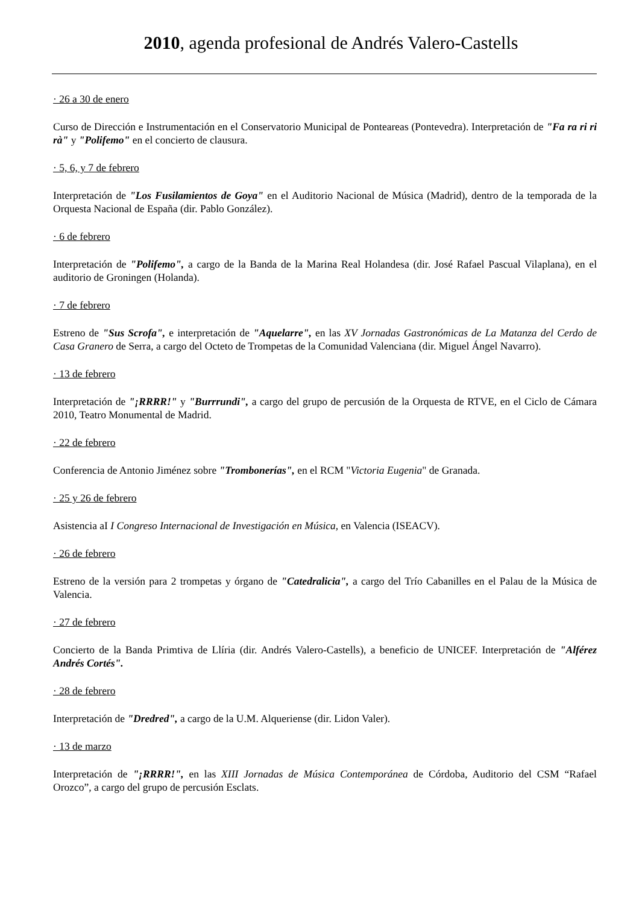2010, agenda profesional de Andrés Valero-Castells
· 26 a 30 de enero
Curso de Dirección e Instrumentación en el Conservatorio Municipal de Ponteareas (Pontevedra). Interpretación de "Fa ra ri ri rà" y "Polifemo" en el concierto de clausura.
· 5, 6, y 7 de febrero
Interpretación de "Los Fusilamientos de Goya" en el Auditorio Nacional de Música (Madrid), dentro de la temporada de la Orquesta Nacional de España (dir. Pablo González).
· 6 de febrero
Interpretación de "Polifemo", a cargo de la Banda de la Marina Real Holandesa (dir. José Rafael Pascual Vilaplana), en el auditorio de Groningen (Holanda).
· 7 de febrero
Estreno de "Sus Scrofa", e interpretación de "Aquelarre", en las XV Jornadas Gastronómicas de La Matanza del Cerdo de Casa Granero de Serra, a cargo del Octeto de Trompetas de la Comunidad Valenciana (dir. Miguel Ángel Navarro).
· 13 de febrero
Interpretación de "¡RRRR!" y "Burrrundi", a cargo del grupo de percusión de la Orquesta de RTVE, en el Ciclo de Cámara 2010, Teatro Monumental de Madrid.
· 22 de febrero
Conferencia de Antonio Jiménez sobre "Trombonerías", en el RCM "Victoria Eugenia" de Granada.
· 25 y 26 de febrero
Asistencia aI I Congreso Internacional de Investigación en Música, en Valencia (ISEACV).
· 26 de febrero
Estreno de la versión para 2 trompetas y órgano de "Catedralicia", a cargo del Trío Cabanilles en el Palau de la Música de Valencia.
· 27 de febrero
Concierto de la Banda Primtiva de Llíria (dir. Andrés Valero-Castells), a beneficio de UNICEF. Interpretación de "Alférez Andrés Cortés".
· 28 de febrero
Interpretación de "Dredred", a cargo de la U.M. Alqueriense (dir. Lidon Valer).
· 13 de marzo
Interpretación de "¡RRRR!", en las XIII Jornadas de Música Contemporánea de Córdoba, Auditorio del CSM “Rafael Orozco”, a cargo del grupo de percusión Esclats.